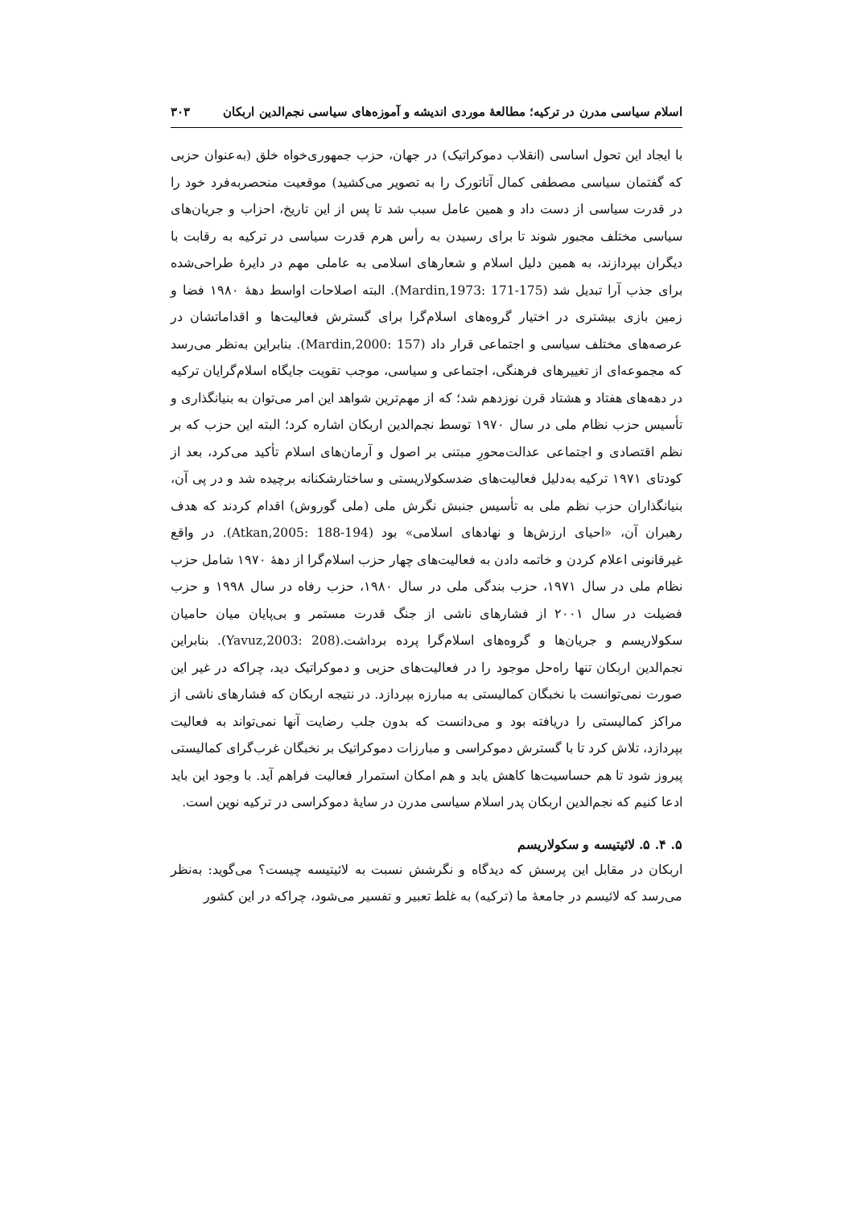اسلام سیاسی مدرن در ترکیه؛ مطالعۀ موردی اندیشه و آموزه‌های سیاسی نجم‌الدین اربکان ۳۰۳
با ایجاد این تحول اساسی (انقلاب دموکراتیک) در جهان، حزب جمهوری‌خواه خلق (به‌عنوان حزبی که گفتمان سیاسی مصطفی کمال آتاتورک را به تصویر می‌کشید) موقعیت منحصربه‌فرد خود را در قدرت سیاسی از دست داد و همین عامل سبب شد تا پس از این تاریخ، احزاب و جریان‌های سیاسی مختلف مجبور شوند تا برای رسیدن به رأس هرم قدرت سیاسی در ترکیه به رقابت با دیگران بپردازند، به همین دلیل اسلام و شعارهای اسلامی به عاملی مهم در دایرۀ طراحی‌شده برای جذب آرا تبدیل شد (Mardin,1973: 171-175). البته اصلاحات اواسط دهۀ ۱۹۸۰ فضا و زمین بازی بیشتری در اختیار گروه‌های اسلام‌گرا برای گسترش فعالیت‌ها و اقداماتشان در عرصه‌های مختلف سیاسی و اجتماعی قرار داد (Mardin,2000: 157). بنابراین به‌نظر می‌رسد که مجموعه‌ای از تغییرهای فرهنگی، اجتماعی و سیاسی، موجب تقویت جایگاه اسلام‌گرایان ترکیه در دهه‌های هفتاد و هشتاد قرن نوزدهم شد؛ که از مهم‌ترین شواهد این امر می‌توان به بنیانگذاری و تأسیس حزب نظام ملی در سال ۱۹۷۰ توسط نجم‌الدین اربکان اشاره کرد؛ البته این حزب که بر نظم اقتصادی و اجتماعی عدالت‌محورِ مبتنی بر اصول و آرمان‌های اسلام تأکید می‌کرد، بعد از کودتای ۱۹۷۱ ترکیه به‌دلیل فعالیت‌های ضدسکولاریستی و ساختارشکنانه برچیده شد و در پی آن، بنیانگذاران حزب نظم ملی به تأسیس جنبش نگرش ملی (ملی گوروش) اقدام کردند که هدف رهبران آن، «احیای ارزش‌ها و نهادهای اسلامی» بود (Atkan,2005: 188-194). در واقع غیرقانونی اعلام کردن و خاتمه دادن به فعالیت‌های چهار حزب اسلام‌گرا از دهۀ ۱۹۷۰ شامل حزب نظام ملی در سال ۱۹۷۱، حزب بندگی ملی در سال ۱۹۸۰، حزب رفاه در سال ۱۹۹۸ و حزب فضیلت در سال ۲۰۰۱ از فشارهای ناشی از جنگ قدرت مستمر و بی‌پایان میان حامیان سکولاریسم و جریان‌ها و گروه‌های اسلام‌گرا پرده برداشت.(Yavuz,2003: 208). بنابراین نجم‌الدین اربکان تنها راه‌حل موجود را در فعالیت‌های حزبی و دموکراتیک دید، چراکه در غیر این صورت نمی‌توانست با نخبگان کمالیستی به مبارزه بپردازد. در نتیجه اربکان که فشارهای ناشی از مراکز کمالیستی را دریافته بود و می‌دانست که بدون جلب رضایت آنها نمی‌تواند به فعالیت بپردازد، تلاش کرد تا با گسترش دموکراسی و مبارزات دموکراتیک بر نخبگان غرب‌گرای کمالیستی پیروز شود تا هم حساسیت‌ها کاهش یابد و هم امکان استمرار فعالیت فراهم آید. با وجود این باید ادعا کنیم که نجم‌الدین اربکان پدر اسلام سیاسی مدرن در سایۀ دموکراسی در ترکیه نوین است.
۵. ۴. ۵. لائیتیسه و سکولاریسم
اربکان در مقابل این پرسش که دیدگاه و نگرشش نسبت به لائیتیسه چیست؟ می‌گوید: به‌نظر می‌رسد که لائیسم در جامعۀ ما (ترکیه) به غلط تعبیر و تفسیر می‌شود، چراکه در این کشور